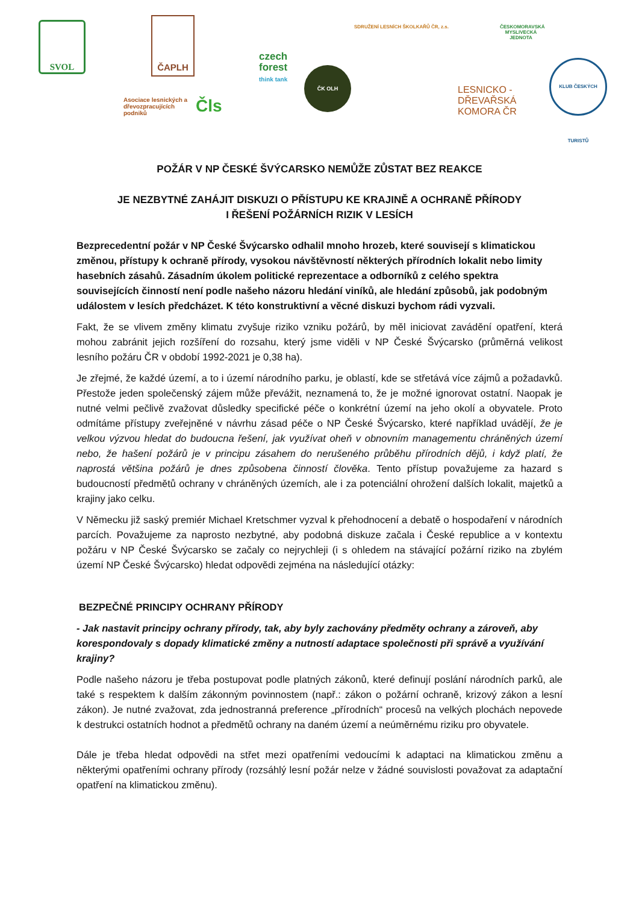SVOL ČAPLH
Asociace lesnických a dřevozpracujících podniků
Čls
czech
forest
think tank
ČK OLH
SDRUŽENÍ LESNÍCH ŠKOLKAŘŮ ČR, z.s.
ČESKOMORAVSKÁ MYSLIVECKÁ JEDNOTA
LESNICKO -
DŘEVAŘSKÁ
KOMORA ČR
KLUB ČESKÝCH TURISTŮ
POŽÁR V NP ČESKÉ ŠVÝCARSKO NEMŮŽE ZŮSTAT BEZ REAKCE
JE NEZBYTNÉ ZAHÁJIT DISKUZI O PŘÍSTUPU KE KRAJINĚ A OCHRANĚ PŘÍRODY
I ŘEŠENÍ POŽÁRNÍCH RIZIK V LESÍCH
Bezprecedentní požár v NP České Švýcarsko odhalil mnoho hrozeb, které souvisejí s klimatickou změnou, přístupy k ochraně přírody, vysokou návštěvností některých přírodních lokalit nebo limity hasebních zásahů. Zásadním úkolem politické reprezentace a odborníků z celého spektra souvisejících činností není podle našeho názoru hledání viníků, ale hledání způsobů, jak podobným událostem v lesích předcházet. K této konstruktivní a věcné diskuzi bychom rádi vyzvali.
Fakt, že se vlivem změny klimatu zvyšuje riziko vzniku požárů, by měl iniciovat zavádění opatření, která mohou zabránit jejich rozšíření do rozsahu, který jsme viděli v NP České Švýcarsko (průměrná velikost lesního požáru ČR v období 1992-2021 je 0,38 ha).
Je zřejmé, že každé území, a to i území národního parku, je oblastí, kde se střetává více zájmů a požadavků. Přestože jeden společenský zájem může převážit, neznamená to, že je možné ignorovat ostatní. Naopak je nutné velmi pečlivě zvažovat důsledky specifické péče o konkrétní území na jeho okolí a obyvatele. Proto odmítáme přístupy zveřejněné v návrhu zásad péče o NP České Švýcarsko, které například uvádějí, že je velkou výzvou hledat do budoucna řešení, jak využívat oheň v obnovním managementu chráněných území nebo, že hašení požárů je v principu zásahem do nerušeného průběhu přírodních dějů, i když platí, že naprostá většina požárů je dnes způsobena činností člověka. Tento přístup považujeme za hazard s budoucností předmětů ochrany v chráněných územích, ale i za potenciální ohrožení dalších lokalit, majetků a krajiny jako celku.
V Německu již saský premiér Michael Kretschmer vyzval k přehodnocení a debatě o hospodaření v národních parcích. Považujeme za naprosto nezbytné, aby podobná diskuze začala i České republice a v kontextu požáru v NP České Švýcarsko se začaly co nejrychleji (i s ohledem na stávající požární riziko na zbylém území NP České Švýcarsko) hledat odpovědi zejména na následující otázky:
BEZPEČNÉ PRINCIPY OCHRANY PŘÍRODY
- Jak nastavit principy ochrany přírody, tak, aby byly zachovány předměty ochrany a zároveň, aby korespondovaly s dopady klimatické změny a nutností adaptace společnosti při správě a využívání krajiny?
Podle našeho názoru je třeba postupovat podle platných zákonů, které definují poslání národních parků, ale také s respektem k dalším zákonným povinnostem (např.: zákon o požární ochraně, krizový zákon a lesní zákon). Je nutné zvažovat, zda jednostranná preference „přírodních“ procesů na velkých plochách nepovede k destrukci ostatních hodnot a předmětů ochrany na daném území a neúměrnému riziku pro obyvatele.
Dále je třeba hledat odpovědi na střet mezi opatřeními vedoucími k adaptaci na klimatickou změnu a některými opatřeními ochrany přírody (rozsáhlý lesní požár nelze v žádné souvislosti považovat za adaptační opatření na klimatickou změnu).